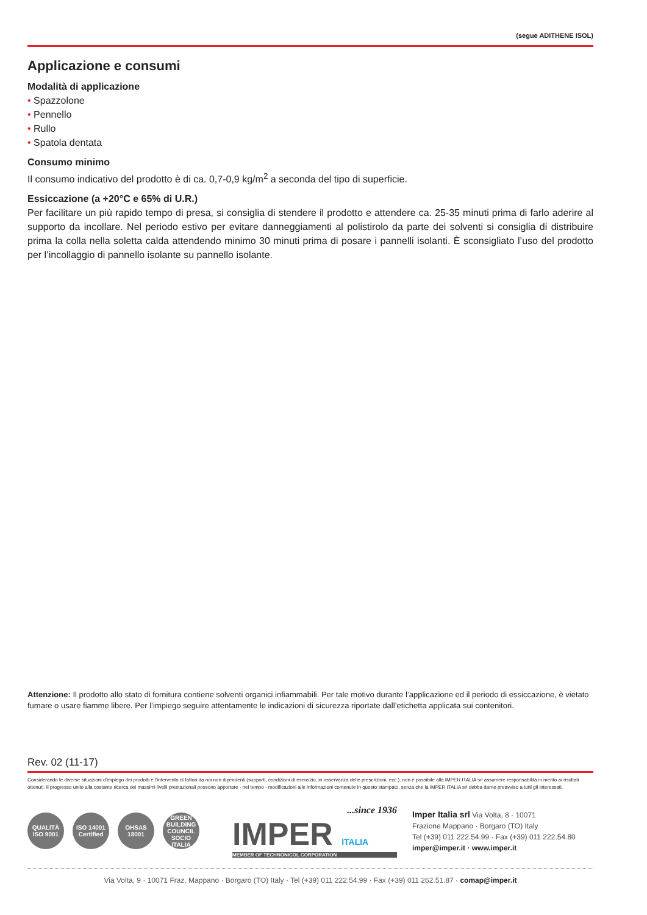(segue ADITHENE ISOL)
Applicazione e consumi
Modalità di applicazione
• Spazzolone
• Pennello
• Rullo
• Spatola dentata
Consumo minimo
Il consumo indicativo del prodotto è di ca. 0,7-0,9 kg/m<sup>2</sup> a seconda del tipo di superficie.
Essiccazione (a +20°C e 65% di U.R.)
Per facilitare un più rapido tempo di presa, si consiglia di stendere il prodotto e attendere ca. 25-35 minuti prima di farlo aderire al supporto da incollare. Nel periodo estivo per evitare danneggiamenti al polistirolo da parte dei solventi si consiglia di distribuire prima la colla nella soletta calda attendendo minimo 30 minuti prima di posare i pannelli isolanti. È sconsigliato l’uso del prodotto per l’incollaggio di pannello isolante su pannello isolante.
Attenzione: Il prodotto allo stato di fornitura contiene solventi organici infiammabili. Per tale motivo durante l’applicazione ed il periodo di essiccazione, è vietato fumare o usare fiamme libere. Per l’impiego seguire attentamente le indicazioni di sicurezza riportate dall’etichetta applicata sui contenitori.
Rev. 02 (11-17)
Considerando le diverse situazioni d’impiego dei prodotti e l’intervento di fattori da noi non dipendenti (supporti, condizioni di esercizio, in osservanza delle prescrizioni, ecc.), non è possibile alla IMPER ITALIA srl assumere responsabilità in merito ai risultati ottenuti. Il progresso unito alla costante ricerca dei massimi livelli prestazionali possono apportare - nel tempo - modificazioni alle informazioni contenute in questo stampato, senza che la IMPER ITALIA srl debba darne preavviso a tutti gli interessati.
QUALITÀ ISO 9001
ISO 14001 Certified
OHSAS 18001
GREEN BUILDING COUNCIL SOCIO ITALIA
...since 1936
IMPER ITALIA
MEMBER OF TECHNONICOL CORPORATION
Imper Italia srl Via Volta, 8 · 10071
Frazione Mappano · Borgaro (TO) Italy
Tel (+39) 011 222.54.99 · Fax (+39) 011 222.54.80
imper@imper.it · www.imper.it
Via Volta, 9 · 10071 Fraz. Mappano · Borgaro (TO) Italy · Tel (+39) 011 222.54.99 · Fax (+39) 011 262.51.87 · comap@imper.it